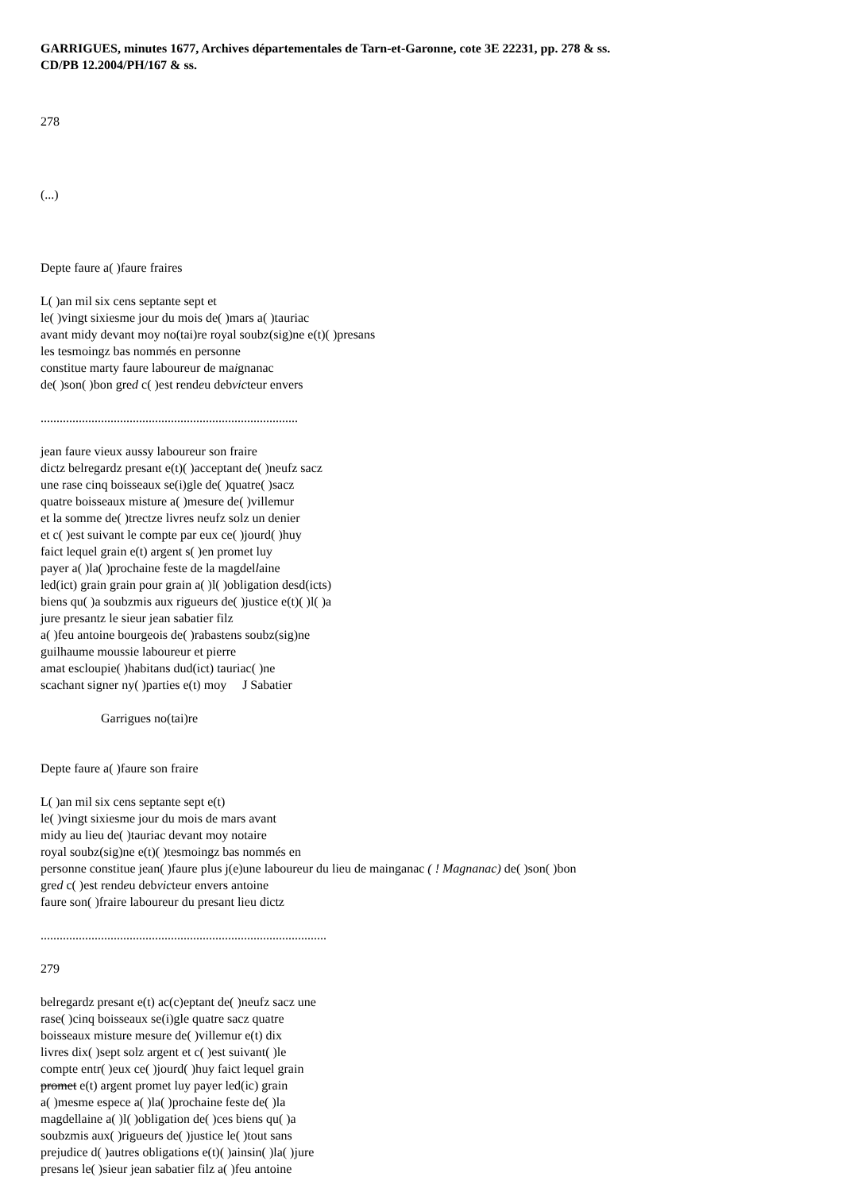GARRIGUES, minutes 1677, Archives départementales de Tarn-et-Garonne, cote 3E 22231, pp. 278 & ss.
CD/PB 12.2004/PH/167 & ss.
278
(...)
Depte faure a( )faure fraires
L( )an mil six cens septante sept et
le( )vingt sixiesme jour du mois de( )mars a( )tauriac
avant midy devant moy no(tai)re royal soubz(sig)ne e(t)( )presans
les tesmoingz bas nommés en personne
constitue marty faure laboureur de maignanac
de( )son( )bon gred c( )est rendeu debvicteur envers
.................................................................................
jean faure vieux aussy laboureur son fraire
dictz belregardz presant e(t)( )acceptant de( )neufz sacz
une rase cinq boisseaux se(i)gle de( )quatre( )sacz
quatre boisseaux misture a( )mesure de( )villemur
et la somme de( )trectze livres neufz solz un denier
et c( )est suivant le compte par eux ce( )jourd( )huy
faict lequel grain e(t) argent s( )en promet luy
payer a( )la( )prochaine feste de la magdellaine
led(ict) grain grain pour grain a( )l( )obligation desd(icts)
biens qu( )a soubzmis aux rigueurs de( )justice e(t)( )l( )a
jure presantz le sieur jean sabatier filz
a( )feu antoine bourgeois de( )rabastens soubz(sig)ne
guilhaume moussie laboureur et pierre
amat escloupie( )habitans dud(ict) tauriac( )ne
scachant signer ny( )parties e(t) moy J Sabatier
Garrigues no(tai)re
Depte faure a( )faure son fraire
L( )an mil six cens septante sept e(t)
le( )vingt sixiesme jour du mois de mars avant
midy au lieu de( )tauriac devant moy notaire
royal soubz(sig)ne e(t)( )tesmoingz bas nommés en
personne constitue jean( )faure plus j(e)une laboureur du lieu de mainganac ( ! Magnanac) de( )son( )bon
gred c( )est rendeu debvicteur envers antoine
faure son( )fraire laboureur du presant lieu dictz
..........................................................................................
279
belregardz presant e(t) ac(c)eptant de( )neufz sacz une
rase( )cinq boisseaux se(i)gle quatre sacz quatre
boisseaux misture mesure de( )villemur e(t) dix
livres dix( )sept solz argent et c( )est suivant( )le
compte entr( )eux ce( )jourd( )huy faict lequel grain
promet e(t) argent promet luy payer led(ic) grain
a( )mesme espece a( )la( )prochaine feste de( )la
magdellaine a( )l( )obligation de( )ces biens qu( )a
soubzmis aux( )rigueurs de( )justice le( )tout sans
prejudice d( )autres obligations e(t)( )ainsin( )la( )jure
presans le( )sieur jean sabatier filz a( )feu antoine